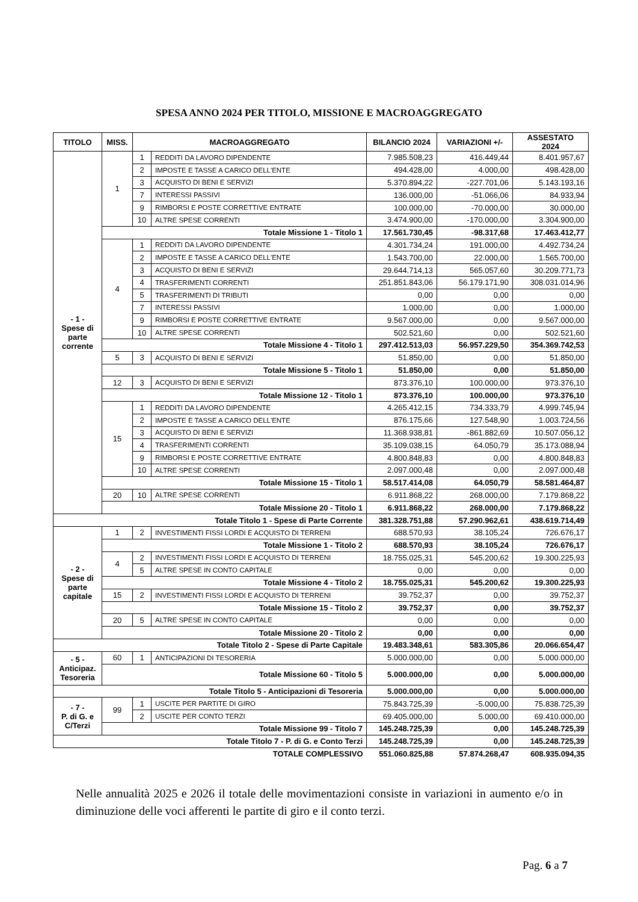SPESA ANNO 2024 PER TITOLO, MISSIONE E MACROAGGREGATO
| TITOLO | MISS. | MACROAGGREGATO | | BILANCIO 2024 | VARIAZIONI +/- | ASSESTATO 2024 |
| --- | --- | --- | --- | --- | --- | --- |
| - 1 - Spese di parte corrente | 1 | 1 | REDDITI DA LAVORO DIPENDENTE | 7.985.508,23 | 416.449,44 | 8.401.957,67 |
| | | 2 | IMPOSTE E TASSE A CARICO DELL'ENTE | 494.428,00 | 4.000,00 | 498.428,00 |
| | | 3 | ACQUISTO DI BENI E SERVIZI | 5.370.894,22 | -227.701,06 | 5.143.193,16 |
| | | 7 | INTERESSI PASSIVI | 136.000,00 | -51.066,06 | 84.933,94 |
| | | 9 | RIMBORSI E POSTE CORRETTIVE ENTRATE | 100.000,00 | -70.000,00 | 30.000,00 |
| | | 10 | ALTRE SPESE CORRENTI | 3.474.900,00 | -170.000,00 | 3.304.900,00 |
| | Totale Missione 1 - Titolo 1 | | | 17.561.730,45 | -98.317,68 | 17.463.412,77 |
| | 4 | 1 | REDDITI DA LAVORO DIPENDENTE | 4.301.734,24 | 191.000,00 | 4.492.734,24 |
| | | 2 | IMPOSTE E TASSE A CARICO DELL'ENTE | 1.543.700,00 | 22.000,00 | 1.565.700,00 |
| | | 3 | ACQUISTO DI BENI E SERVIZI | 29.644.714,13 | 565.057,60 | 30.209.771,73 |
| | | 4 | TRASFERIMENTI CORRENTI | 251.851.843,06 | 56.179.171,90 | 308.031.014,96 |
| | | 5 | TRASFERIMENTI DI TRIBUTI | 0,00 | 0,00 | 0,00 |
| | | 7 | INTERESSI PASSIVI | 1.000,00 | 0,00 | 1.000,00 |
| | | 9 | RIMBORSI E POSTE CORRETTIVE ENTRATE | 9.567.000,00 | 0,00 | 9.567.000,00 |
| | | 10 | ALTRE SPESE CORRENTI | 502.521,60 | 0,00 | 502.521,60 |
| | Totale Missione 4 - Titolo 1 | | | 297.412.513,03 | 56.957.229,50 | 354.369.742,53 |
| | 5 | 3 | ACQUISTO DI BENI E SERVIZI | 51.850,00 | 0,00 | 51.850,00 |
| | Totale Missione 5 - Titolo 1 | | | 51.850,00 | 0,00 | 51.850,00 |
| | 12 | 3 | ACQUISTO DI BENI E SERVIZI | 873.376,10 | 100.000,00 | 973.376,10 |
| | Totale Missione 12 - Titolo 1 | | | 873.376,10 | 100.000,00 | 973.376,10 |
| | 15 | 1 | REDDITI DA LAVORO DIPENDENTE | 4.265.412,15 | 734.333,79 | 4.999.745,94 |
| | | 2 | IMPOSTE E TASSE A CARICO DELL'ENTE | 876.175,66 | 127.548,90 | 1.003.724,56 |
| | | 3 | ACQUISTO DI BENI E SERVIZI | 11.368.938,81 | -861.882,69 | 10.507.056,12 |
| | | 4 | TRASFERIMENTI CORRENTI | 35.109.038,15 | 64.050,79 | 35.173.088,94 |
| | | 9 | RIMBORSI E POSTE CORRETTIVE ENTRATE | 4.800.848,83 | 0,00 | 4.800.848,83 |
| | | 10 | ALTRE SPESE CORRENTI | 2.097.000,48 | 0,00 | 2.097.000,48 |
| | Totale Missione 15 - Titolo 1 | | | 58.517.414,08 | 64.050,79 | 58.581.464,87 |
| | 20 | 10 | ALTRE SPESE CORRENTI | 6.911.868,22 | 268.000,00 | 7.179.868,22 |
| | Totale Missione 20 - Titolo 1 | | | 6.911.868,22 | 268.000,00 | 7.179.868,22 |
| Totale Titolo 1 - Spese di Parte Corrente | | | | 381.328.751,88 | 57.290.962,61 | 438.619.714,49 |
| - 2 - Spese di parte capitale | 1 | 2 | INVESTIMENTI FISSI LORDI E ACQUISTO DI TERRENI | 688.570,93 | 38.105,24 | 726.676,17 |
| | Totale Missione 1 - Titolo 2 | | | 688.570,93 | 38.105,24 | 726.676,17 |
| | 4 | 2 | INVESTIMENTI FISSI LORDI E ACQUISTO DI TERRENI | 18.755.025,31 | 545.200,62 | 19.300.225,93 |
| | | 5 | ALTRE SPESE IN CONTO CAPITALE | 0,00 | 0,00 | 0,00 |
| | Totale Missione 4 - Titolo 2 | | | 18.755.025,31 | 545.200,62 | 19.300.225,93 |
| | 15 | 2 | INVESTIMENTI FISSI LORDI E ACQUISTO DI TERRENI | 39.752,37 | 0,00 | 39.752,37 |
| | Totale Missione 15 - Titolo 2 | | | 39.752,37 | 0,00 | 39.752,37 |
| | 20 | 5 | ALTRE SPESE IN CONTO CAPITALE | 0,00 | 0,00 | 0,00 |
| | Totale Missione 20 - Titolo 2 | | | 0,00 | 0,00 | 0,00 |
| Totale Titolo 2 - Spese di Parte Capitale | | | | 19.483.348,61 | 583.305,86 | 20.066.654,47 |
| - 5 - Anticipaz. Tesoreria | 60 | 1 | ANTICIPAZIONI DI TESORERIA | 5.000.000,00 | 0,00 | 5.000.000,00 |
| | Totale Missione 60 - Titolo 5 | | | 5.000.000,00 | 0,00 | 5.000.000,00 |
| Totale Titolo 5 - Anticipazioni di Tesoreria | | | | 5.000.000,00 | 0,00 | 5.000.000,00 |
| - 7 - P. di G. e C/Terzi | 99 | 1 | USCITE PER PARTITE DI GIRO | 75.843.725,39 | -5.000,00 | 75.838.725,39 |
| | | 2 | USCITE PER CONTO TERZI | 69.405.000,00 | 5.000,00 | 69.410.000,00 |
| | Totale Missione 99 - Titolo 7 | | | 145.248.725,39 | 0,00 | 145.248.725,39 |
| Totale Titolo 7 - P. di G. e Conto Terzi | | | | 145.248.725,39 | 0,00 | 145.248.725,39 |
| TOTALE COMPLESSIVO | | | | 551.060.825,88 | 57.874.268,47 | 608.935.094,35 |
Nelle annualità 2025 e 2026 il totale delle movimentazioni consiste in variazioni in aumento e/o in diminuzione delle voci afferenti le partite di giro e il conto terzi.
Pag. 6 a 7